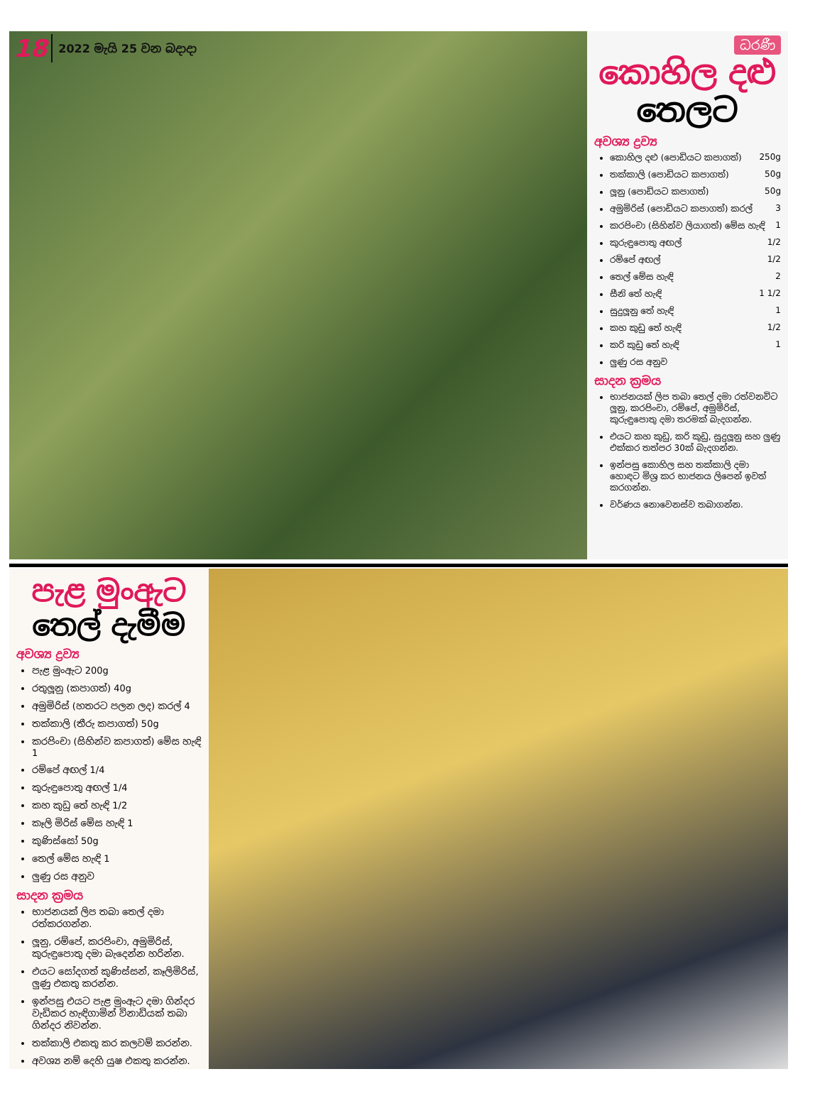18 2022 මැයි 25 වන බදාදා
ධරණී
කොහිල දළු
තෙලට
අවශ්‍ය ද්‍රව්‍ය
කොහිල දළු (පොඩියට කපාගත්) 250g
තක්කාලි (පොඩියට කපාගත්) 50g
ලූනු (පොඩියට කපාගත්) 50g
අමුමිරිස් (පොඩියට කපාගත්) කරල් 3
කරපිංචා (සිහින්ව ලියාගත්) මේස හැඳි 1
කුරුඳුපොතු අඟල් 1/2
රම්පේ අඟල් 1/2
තෙල් මේස හැඳි 2
සීනි තේ හැඳි 1 1/2
සුදුලූනු තේ හැඳි 1
කහ කුඩු තේ හැඳි 1/2
කරි කුඩු තේ හැඳි 1
ලුණු රස අනුව
සාදන ක්‍රමය
භාජනයක් ලිප තබා තෙල් දමා රත්වනවිට ලූනු, කරපිංචා, රම්පේ, අමුමිරිස්, කුරුඳුපොතු දමා තරමක් බැදගන්න.
එයට කහ කුඩු, කරි කුඩු, සුදුලූනු සහ ලුණු එක්කර තත්පර 30ක් බැදගන්න.
ඉන්පසු කොහිල සහ තක්කාලි දමා හොඳට මිශ්‍ර කර භාජනය ලිපෙන් ඉවත් කරගන්න.
වර්ණය නොවෙනස්ව තබාගන්න.
පැළ මුංඇට
තෙල් දැමීම
අවශ්‍ය ද්‍රව්‍ය
පැළ මුංඇට 200g
රතුලූනු (කපාගත්) 40g
අමුමිරිස් (හතරට පලන ලද) කරල් 4
තක්කාලි (තීරු කපාගත්) 50g
කරපිංචා (සිහින්ව කපාගත්) මේස හැඳි 1
රම්පේ අඟල් 1/4
කුරුඳුපොතු අඟල් 1/4
කහ කුඩු තේ හැඳි 1/2
කෑලි මිරිස් මේස හැඳි 1
කුණිස්සෝ 50g
තෙල් මේස හැඳි 1
ලුණු රස අනුව
සාදන ක්‍රමය
භාජනයක් ලිප තබා තෙල් දමා රත්කරගන්න.
ලූනු, රම්පේ, කරපිංචා, අමුමිරිස්, කුරුඳුපොතු දමා බැදෙන්න හරින්න.
එයට සෝදගත් කුණිස්සන්, කෑලිමිරිස්, ලුණු එකතු කරන්න.
ඉන්පසු එයට පැළ මුංඇට දමා ගින්දර වැඩිකර හැඳිගාමින් විනාඩියක් තබා ගින්දර නිවන්න.
තක්කාලි එකතු කර කලවම් කරන්න.
අවශ්‍ය නම් දෙහි යුෂ එකතු කරන්න.